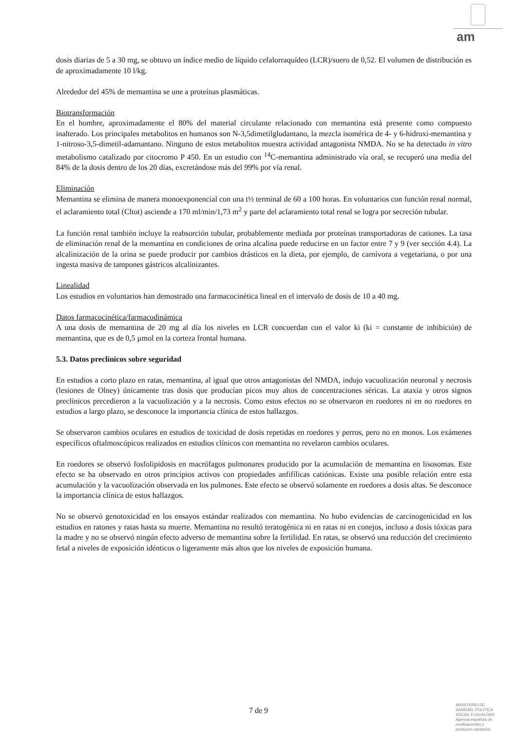am
dosis diarias de 5 a 30 mg, se obtuvo un índice medio de líquido cefalorraquídeo (LCR)/suero de 0,52. El volumen de distribución es de aproximadamente 10 l/kg.
Alrededor del 45% de memantina se une a proteínas plasmáticas.
Biotransformación
En el hombre, aproximadamente el 80% del material circulante relacionado con memantina está presente como compuesto inalterado. Los principales metabolitos en humanos son N-3,5dimetilgludantano, la mezcla isomérica de 4- y 6-hidroxi-memantina y 1-nitroso-3,5-dimetil-adamantano. Ninguno de estos metabolitos muestra actividad antagonista NMDA. No se ha detectado in vitro metabolismo catalizado por citocromo P 450. En un estudio con <sup>14</sup>C-memantina administrado vía oral, se recuperó una media del 84% de la dosis dentro de los 20 días, excretándose más del 99% por vía renal.
Eliminación
Memantina se elimina de manera monoexponencial con una t½ terminal de 60 a 100 horas. En voluntarios con función renal normal, el aclaramiento total (Cltot) asciende a 170 ml/min/1,73 m<sup>2</sup> y parte del aclaramiento total renal se logra por secreción tubular.
La función renal también incluye la reabsorción tubular, probablemente mediada por proteínas transportadoras de cationes. La tasa de eliminación renal de la memantina en condiciones de orina alcalina puede reducirse en un factor entre 7 y 9 (ver sección 4.4). La alcalinización de la orina se puede producir por cambios drásticos en la dieta, por ejemplo, de carnívora a vegetariana, o por una ingesta masiva de tampones gástricos alcalinizantes.
Linealidad
Los estudios en voluntarios han demostrado una farmacocinética lineal en el intervalo de dosis de 10 a 40 mg.
Datos farmacocinética/farmacodinámica
A una dosis de memantina de 20 mg al día los niveles en LCR concuerdan con el valor ki (ki = constante de inhibición) de memantina, que es de 0,5 µmol en la corteza frontal humana.
5.3. Datos preclínicos sobre seguridad
En estudios a corto plazo en ratas, memantina, al igual que otros antagonistas del NMDA, indujo vacuolización neuronal y necrosis (lesiones de Olney) únicamente tras dosis que producían picos muy altos de concentraciones séricas. La ataxia y otros signos preclínicos precedieron a la vacuolización y a la necrosis. Como estos efectos no se observaron en roedores ni en no roedores en estudios a largo plazo, se desconoce la importancia clínica de estos hallazgos.
Se observaron cambios oculares en estudios de toxicidad de dosis repetidas en roedores y perros, pero no en monos. Los exámenes específicos oftalmoscópicos realizados en estudios clínicos con memantina no revelaron cambios oculares.
En roedores se observó fosfolipidosis en macrófagos pulmonares producido por la acumulación de memantina en lisosomas. Este efecto se ha observado en otros principios activos con propiedades anfifílicas catiónicas. Existe una posible relación entre esta acumulación y la vacuolización observada en los pulmones. Este efecto se observó solamente en roedores a dosis altas. Se desconoce la importancia clínica de estos hallazgos.
No se observó genotoxicidad en los ensayos estándar realizados con memantina. No hubo evidencias de carcinogenicidad en los estudios en ratones y ratas hasta su muerte. Memantina no resultó teratogénica ni en ratas ni en conejos, incluso a dosis tóxicas para la madre y no se observó ningún efecto adverso de memantina sobre la fertilidad. En ratas, se observó una reducción del crecimiento fetal a niveles de exposición idénticos o ligeramente más altos que los niveles de exposición humana.
7 de 9
MINISTERIO DE
SANIDAD, POLITICA
SOCIAL E IGUALDAD
Agencia española de
medicamentos y
productos sanitarios